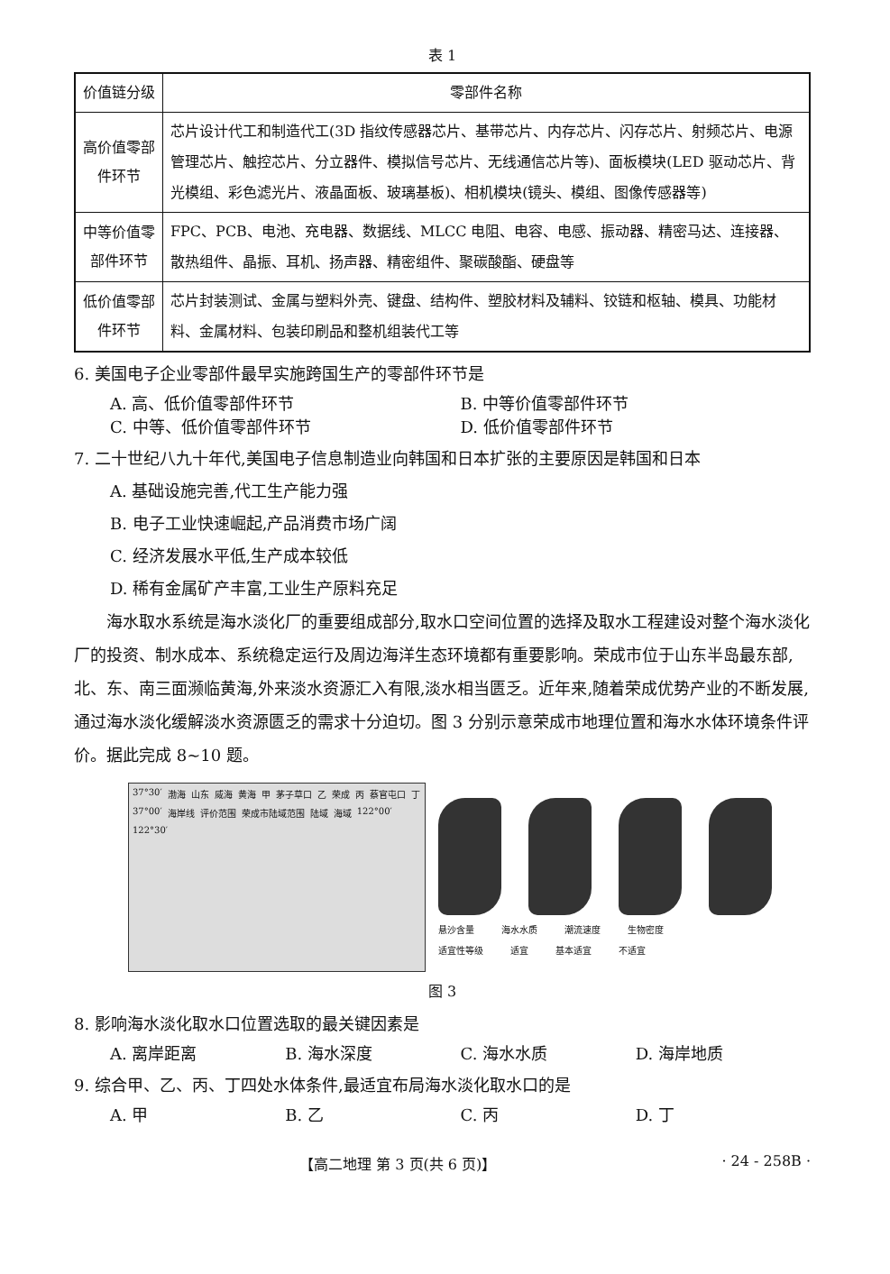表 1
| 价值链分级 | 零部件名称 |
| --- | --- |
| 高价值零部件环节 | 芯片设计代工和制造代工(3D 指纹传感器芯片、基带芯片、内存芯片、闪存芯片、射频芯片、电源管理芯片、触控芯片、分立器件、模拟信号芯片、无线通信芯片等)、面板模块(LED 驱动芯片、背光模组、彩色滤光片、液晶面板、玻璃基板)、相机模块(镜头、模组、图像传感器等) |
| 中等价值零部件环节 | FPC、PCB、电池、充电器、数据线、MLCC 电阻、电容、电感、振动器、精密马达、连接器、散热组件、晶振、耳机、扬声器、精密组件、聚碳酸酯、硬盘等 |
| 低价值零部件环节 | 芯片封装测试、金属与塑料外壳、键盘、结构件、塑胶材料及辅料、铰链和枢轴、模具、功能材料、金属材料、包装印刷品和整机组装代工等 |
6. 美国电子企业零部件最早实施跨国生产的零部件环节是
A. 高、低价值零部件环节 B. 中等价值零部件环节
C. 中等、低价值零部件环节 D. 低价值零部件环节
7. 二十世纪八九十年代,美国电子信息制造业向韩国和日本扩张的主要原因是韩国和日本
A. 基础设施完善,代工生产能力强
B. 电子工业快速崛起,产品消费市场广阔
C. 经济发展水平低,生产成本较低
D. 稀有金属矿产丰富,工业生产原料充足
海水取水系统是海水淡化厂的重要组成部分,取水口空间位置的选择及取水工程建设对整个海水淡化厂的投资、制水成本、系统稳定运行及周边海洋生态环境都有重要影响。荣成市位于山东半岛最东部,北、东、南三面濒临黄海,外来淡水资源汇入有限,淡水相当匮乏。近年来,随着荣成优势产业的不断发展,通过海水淡化缓解淡水资源匮乏的需求十分迫切。图 3 分别示意荣成市地理位置和海水水体环境条件评价。据此完成 8~10 题。
37°30′ 渤海 山东 威海 黄海 甲 茅子草口 乙 荣成 丙 蔡官屯口 丁 37°00′ 海岸线 评价范围 荣成市陆域范围 陆域 海域 122°00′ 122°30′
悬沙含量 海水水质 潮流速度 生物密度
适宜性等级 适宜 基本适宜 不适宜
图 3
8. 影响海水淡化取水口位置选取的最关键因素是
A. 离岸距离 B. 海水深度 C. 海水水质 D. 海岸地质
9. 综合甲、乙、丙、丁四处水体条件,最适宜布局海水淡化取水口的是
A. 甲 B. 乙 C. 丙 D. 丁
【高二地理 第 3 页(共 6 页)】 · 24 - 258B ·